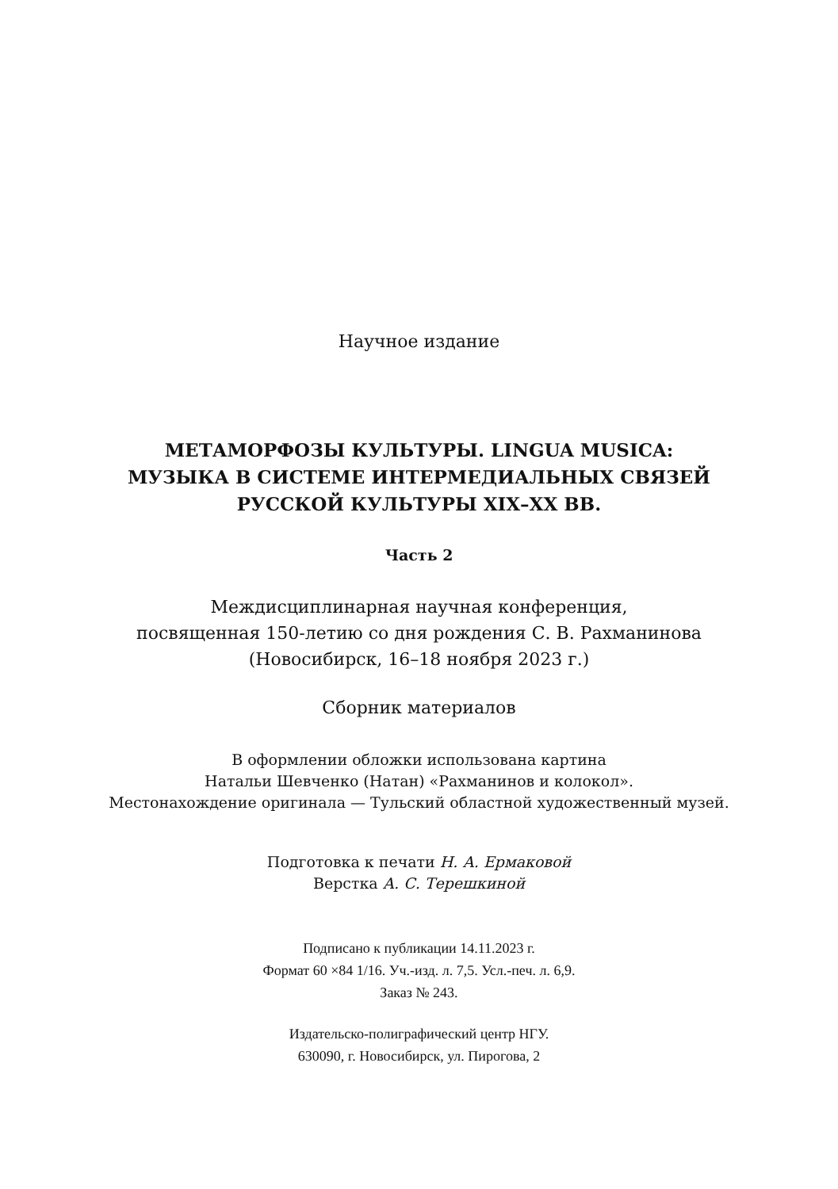Научное издание
МЕТАМОРФОЗЫ КУЛЬТУРЫ. LINGUA MUSICA:
МУЗЫКА В СИСТЕМЕ ИНТЕРМЕДИАЛЬНЫХ СВЯЗЕЙ
РУССКОЙ КУЛЬТУРЫ XIX–XX ВВ.
Часть 2
Междисциплинарная научная конференция,
посвященная 150-летию со дня рождения С. В. Рахманинова
(Новосибирск, 16–18 ноября 2023 г.)
Сборник материалов
В оформлении обложки использована картина
Натальи Шевченко (Натан) «Рахманинов и колокол».
Местонахождение оригинала — Тульский областной художественный музей.
Подготовка к печати Н. А. Ермаковой
Верстка А. С. Терешкиной
Подписано к публикации 14.11.2023 г.
Формат 60 ×84 1/16. Уч.-изд. л. 7,5. Усл.-печ. л. 6,9.
Заказ № 243.
Издательско-полиграфический центр НГУ.
630090, г. Новосибирск, ул. Пирогова, 2